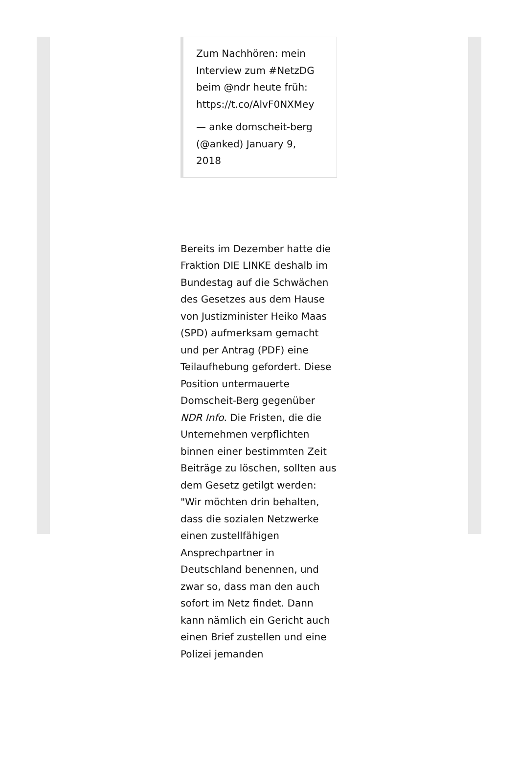Zum Nachhören: mein Interview zum #NetzDG beim @ndr heute früh: https://t.co/AlvF0NXMey
— anke domscheit-berg (@anked) January 9, 2018
Bereits im Dezember hatte die Fraktion DIE LINKE deshalb im Bundestag auf die Schwächen des Gesetzes aus dem Hause von Justizminister Heiko Maas (SPD) aufmerksam gemacht und per Antrag (PDF) eine Teilaufhebung gefordert. Diese Position untermauerte Domscheit-Berg gegenüber NDR Info. Die Fristen, die die Unternehmen verpflichten binnen einer bestimmten Zeit Beiträge zu löschen, sollten aus dem Gesetz getilgt werden: "Wir möchten drin behalten, dass die sozialen Netzwerke einen zustellfähigen Ansprechpartner in Deutschland benennen, und zwar so, dass man den auch sofort im Netz findet. Dann kann nämlich ein Gericht auch einen Brief zustellen und eine Polizei jemanden